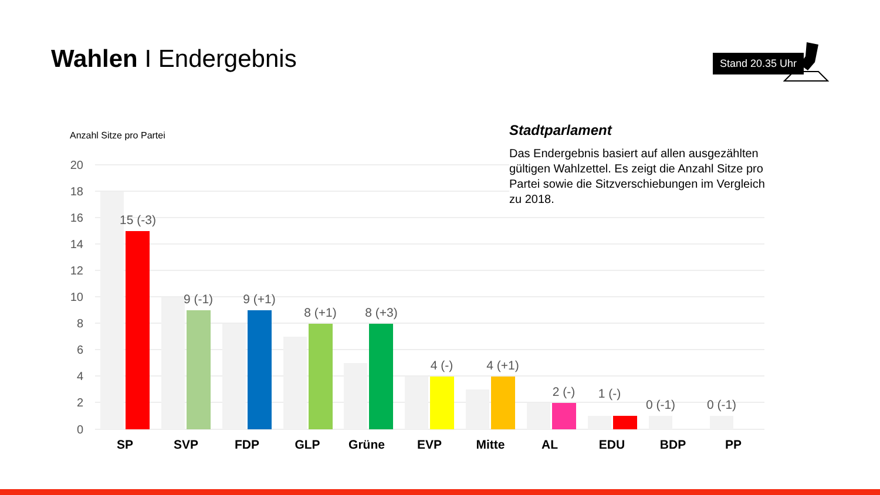Wahlen I Endergebnis
Stand 20.35 Uhr
Anzahl Sitze pro Partei
20
18
16
14
12
10
8
6
4
2
0
15 (-3)
9 (-1)
9 (+1)
8 (+1)
8 (+3)
4 (-)
4 (+1)
2 (-)
1 (-)
0 (-1)
0 (-1)
SP
SVP
FDP
GLP
Grüne
EVP
Mitte
AL
EDU
BDP
PP
Stadtparlament
Das Endergebnis basiert auf allen ausgezählten gültigen Wahlzettel. Es zeigt die Anzahl Sitze pro Partei sowie die Sitzverschiebungen im Vergleich zu 2018.